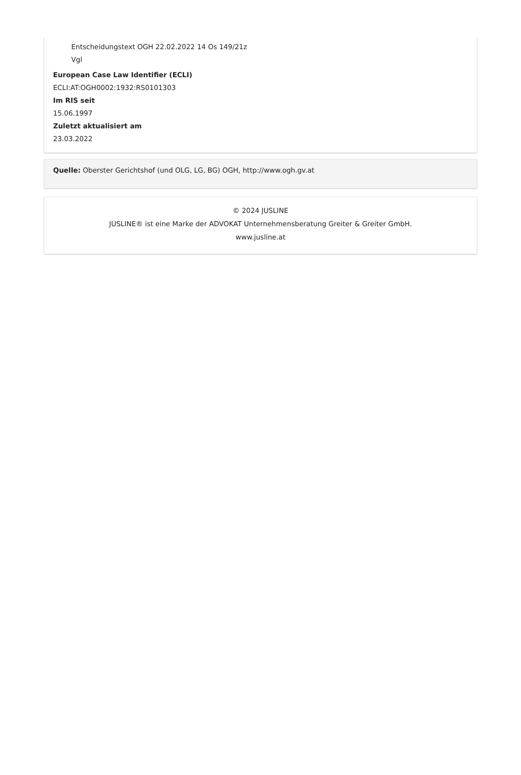Entscheidungstext OGH 22.02.2022 14 Os 149/21z
Vgl
European Case Law Identifier (ECLI)
ECLI:AT:OGH0002:1932:RS0101303
Im RIS seit
15.06.1997
Zuletzt aktualisiert am
23.03.2022
Quelle: Oberster Gerichtshof (und OLG, LG, BG) OGH, http://www.ogh.gv.at
© 2024 JUSLINE
JUSLINE® ist eine Marke der ADVOKAT Unternehmensberatung Greiter & Greiter GmbH.
www.jusline.at